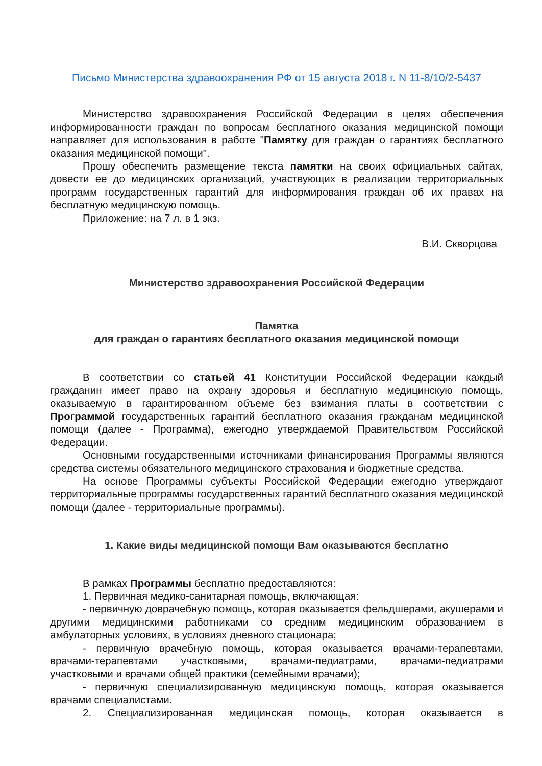Письмо Министерства здравоохранения РФ от 15 августа 2018 г. N 11-8/10/2-5437
Министерство здравоохранения Российской Федерации в целях обеспечения информированности граждан по вопросам бесплатного оказания медицинской помощи направляет для использования в работе "Памятку для граждан о гарантиях бесплатного оказания медицинской помощи".
Прошу обеспечить размещение текста памятки на своих официальных сайтах, довести ее до медицинских организаций, участвующих в реализации территориальных программ государственных гарантий для информирования граждан об их правах на бесплатную медицинскую помощь.
Приложение: на 7 л. в 1 экз.
В.И. Скворцова
Министерство здравоохранения Российской Федерации
Памятка
для граждан о гарантиях бесплатного оказания медицинской помощи
В соответствии со статьей 41 Конституции Российской Федерации каждый гражданин имеет право на охрану здоровья и бесплатную медицинскую помощь, оказываемую в гарантированном объеме без взимания платы в соответствии с Программой государственных гарантий бесплатного оказания гражданам медицинской помощи (далее - Программа), ежегодно утверждаемой Правительством Российской Федерации.
Основными государственными источниками финансирования Программы являются средства системы обязательного медицинского страхования и бюджетные средства.
На основе Программы субъекты Российской Федерации ежегодно утверждают территориальные программы государственных гарантий бесплатного оказания медицинской помощи (далее - территориальные программы).
1. Какие виды медицинской помощи Вам оказываются бесплатно
В рамках Программы бесплатно предоставляются:
1. Первичная медико-санитарная помощь, включающая:
- первичную доврачебную помощь, которая оказывается фельдшерами, акушерами и другими медицинскими работниками со средним медицинским образованием в амбулаторных условиях, в условиях дневного стационара;
- первичную врачебную помощь, которая оказывается врачами-терапевтами, врачами-терапевтами участковыми, врачами-педиатрами, врачами-педиатрами участковыми и врачами общей практики (семейными врачами);
- первичную специализированную медицинскую помощь, которая оказывается врачами специалистами.
2. Специализированная медицинская помощь, которая оказывается в